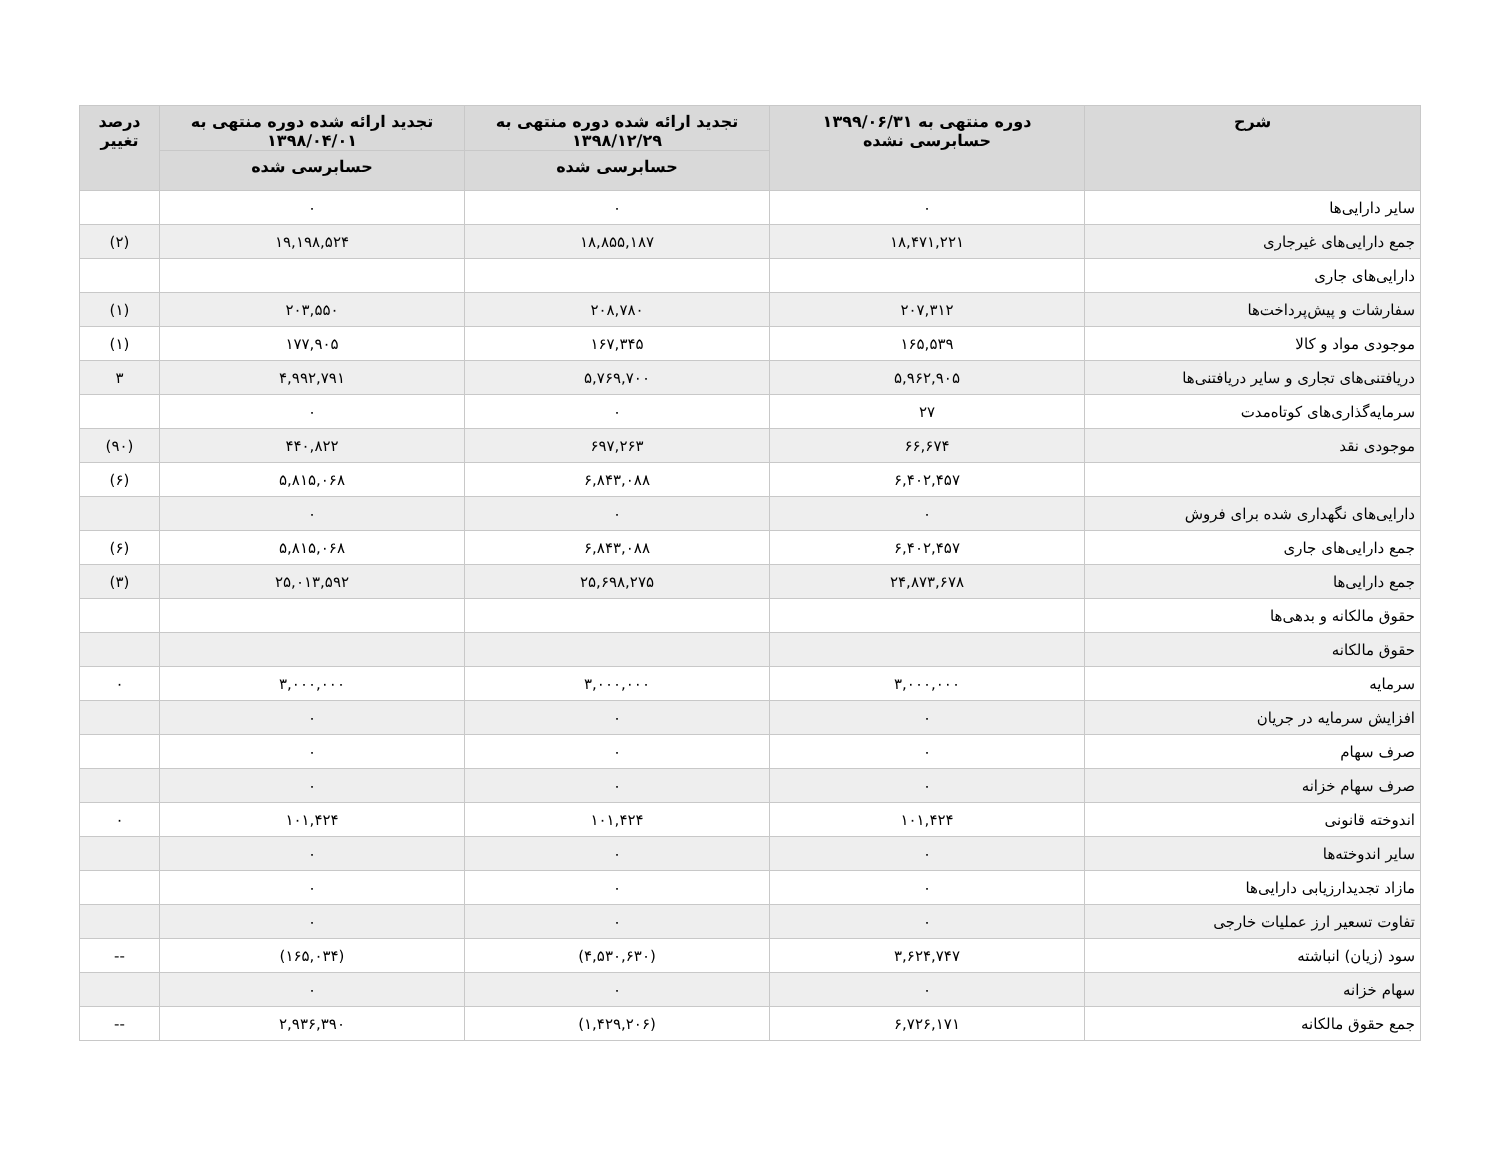| شرح | دوره منتهی به ۱۳۹۹/۰۶/۳۱ حسابرسی نشده | تجدید ارائه شده دوره منتهی به ۱۳۹۸/۱۲/۲۹ | تجدید ارائه شده دوره منتهی به ۱۳۹۸/۰۴/۰۱ | درصد تغییر |
| --- | --- | --- | --- | --- |
| | | حسابرسی شده | حسابرسی شده | |
| سایر دارایی‌ها | ۰ | ۰ | ۰ | |
| جمع دارایی‌های غیرجاری | ۱۸,۴۷۱,۲۲۱ | ۱۸,۸۵۵,۱۸۷ | ۱۹,۱۹۸,۵۲۴ | (۲) |
| دارایی‌های جاری | | | | |
| سفارشات و پیش‌پرداخت‌ها | ۲۰۷,۳۱۲ | ۲۰۸,۷۸۰ | ۲۰۳,۵۵۰ | (۱) |
| موجودی مواد و کالا | ۱۶۵,۵۳۹ | ۱۶۷,۳۴۵ | ۱۷۷,۹۰۵ | (۱) |
| دریافتنی‌های تجاری و سایر دریافتنی‌ها | ۵,۹۶۲,۹۰۵ | ۵,۷۶۹,۷۰۰ | ۴,۹۹۲,۷۹۱ | ۳ |
| سرمایه‌گذاری‌های کوتاه‌مدت | ۲۷ | ۰ | ۰ | |
| موجودی نقد | ۶۶,۶۷۴ | ۶۹۷,۲۶۳ | ۴۴۰,۸۲۲ | (۹۰) |
| | ۶,۴۰۲,۴۵۷ | ۶,۸۴۳,۰۸۸ | ۵,۸۱۵,۰۶۸ | (۶) |
| دارایی‌های نگهداری شده برای فروش | ۰ | ۰ | ۰ | |
| جمع دارایی‌های جاری | ۶,۴۰۲,۴۵۷ | ۶,۸۴۳,۰۸۸ | ۵,۸۱۵,۰۶۸ | (۶) |
| جمع دارایی‌ها | ۲۴,۸۷۳,۶۷۸ | ۲۵,۶۹۸,۲۷۵ | ۲۵,۰۱۳,۵۹۲ | (۳) |
| حقوق مالکانه و بدهی‌ها | | | | |
| حقوق مالکانه | | | | |
| سرمایه | ۳,۰۰۰,۰۰۰ | ۳,۰۰۰,۰۰۰ | ۳,۰۰۰,۰۰۰ | ۰ |
| افزایش سرمایه در جریان | ۰ | ۰ | ۰ | |
| صرف سهام | ۰ | ۰ | ۰ | |
| صرف سهام خزانه | ۰ | ۰ | ۰ | |
| اندوخته قانونی | ۱۰۱,۴۲۴ | ۱۰۱,۴۲۴ | ۱۰۱,۴۲۴ | ۰ |
| سایر اندوخته‌ها | ۰ | ۰ | ۰ | |
| مازاد تجدیدارزیابی دارایی‌ها | ۰ | ۰ | ۰ | |
| تفاوت تسعیر ارز عملیات خارجی | ۰ | ۰ | ۰ | |
| سود (زیان) انباشته | ۳,۶۲۴,۷۴۷ | (۴,۵۳۰,۶۳۰) | (۱۶۵,۰۳۴) | -- |
| سهام خزانه | ۰ | ۰ | ۰ | |
| جمع حقوق مالکانه | ۶,۷۲۶,۱۷۱ | (۱,۴۲۹,۲۰۶) | ۲,۹۳۶,۳۹۰ | -- |